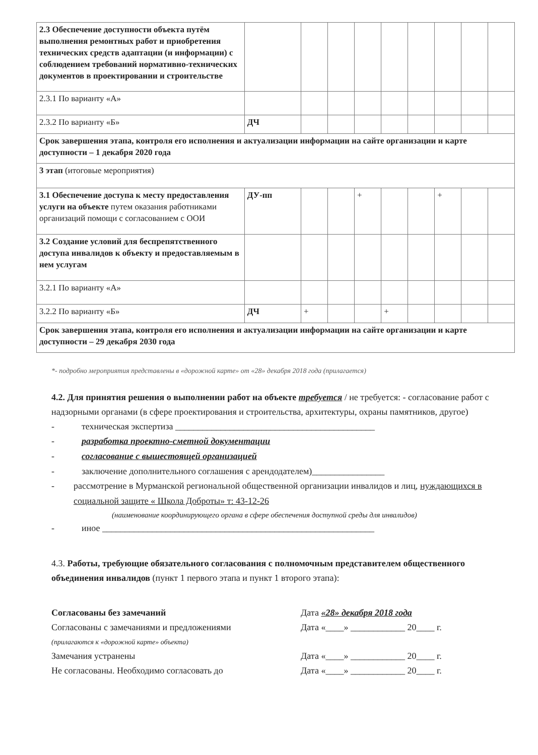| 2.3 Обеспечение доступности объекта путём выполнения ремонтных работ и приобретения технических средств адаптации (и информации) с соблюдением требований нормативно-технических документов в проектировании и строительстве | | | | | | | | | |
| 2.3.1 По варианту «А» | | | | | | | | | |
| 2.3.2 По варианту «Б» | ДЧ | | | | | | | | |
| Срок завершения этапа, контроля его исполнения и актуализации информации на сайте организации и карте доступности – 1 декабря 2020 года | | | | | | | | | |
| 3 этап (итоговые мероприятия) | | | | | | | | | |
| 3.1 Обеспечение доступа к месту предоставления услуги на объекте путем оказания работниками организаций помощи с согласованием с ООИ | ДУ-пп | | | + | | | + | | |
| 3.2 Создание условий для беспрепятственного доступа инвалидов к объекту и предоставляемым в нем услугам | | | | | | | | | |
| 3.2.1 По варианту «А» | | | | | | | | | |
| 3.2.2 По варианту «Б» | ДЧ | + | | | + | | | | |
| Срок завершения этапа, контроля его исполнения и актуализации информации на сайте организации и карте доступности – 29 декабря 2030 года | | | | | | | | | |
*- подробно мероприятия представлены в «дорожной карте» от «28» декабря 2018 года (прилагается)
4.2. Для принятия решения о выполнении работ на объекте требуется / не требуется: - согласование работ с надзорными органами (в сфере проектирования и строительства, архитектуры, охраны памятников, другое)
- техническая экспертиза ____________________________________________
- разработка проектно-сметной документации
- согласование с вышестоящей организацией
- заключение дополнительного соглашения с арендодателем)________________
- рассмотрение в Мурманской региональной общественной организации инвалидов и лиц, нуждающихся в социальной защите « Школа Доброты» т: 43-12-26
(наименование координирующего органа в сфере обеспечения доступной среды для инвалидов)
- иное ____________________________________________________________
4.3. Работы, требующие обязательного согласования с полномочным представителем общественного объединения инвалидов (пункт 1 первого этапа и пункт 1 второго этапа):
Согласованы без замечаний Дата «28» декабря 2018 года
Согласованы с замечаниями и предложениями
(прилагаются к «дорожной карте» объекта)
Дата «____» ____________ 20____ г.
Замечания устранены Дата «____» ____________ 20____ г.
Не согласованы. Необходимо согласовать до Дата «____» ____________ 20____ г.